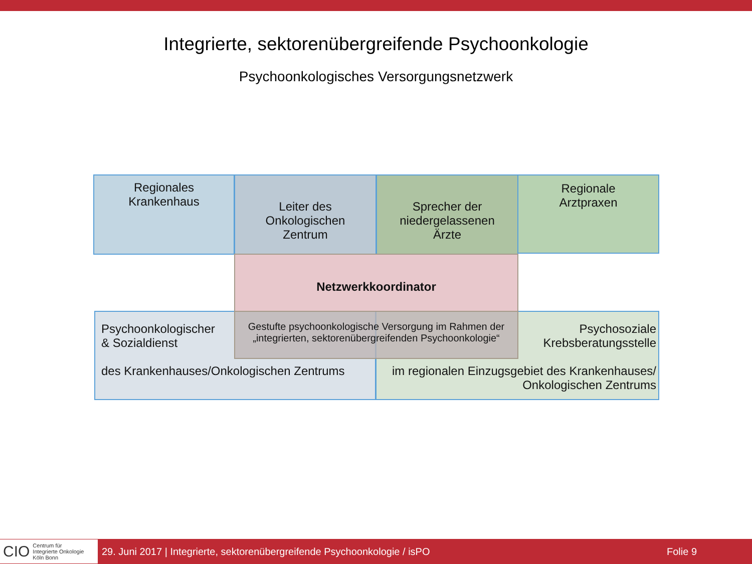Integrierte, sektorenübergreifende Psychoonkologie
Psychoonkologisches Versorgungsnetzwerk
Regionales
Krankenhaus
Regionale
Arztpraxen
Leiter des
Onkologischen
Zentrum
Sprecher der
niedergelassenen
Ärzte
Netzwerkkoordinator
Psychoonkologischer
& Sozialdienst
des Krankenhauses/Onkologischen Zentrums
Psychosoziale
Krebsberatungsstelle
im regionalen Einzugsgebiet des Krankenhauses/
Onkologischen Zentrums
Gestufte psychoonkologische Versorgung im Rahmen der
„integrierten, sektorenübergreifenden Psychoonkologie“
CIO Centrum für
Integrierte Onkologie
Köln Bonn
29. Juni 2017 | Integrierte, sektorenübergreifende Psychoonkologie / isPO Folie 9